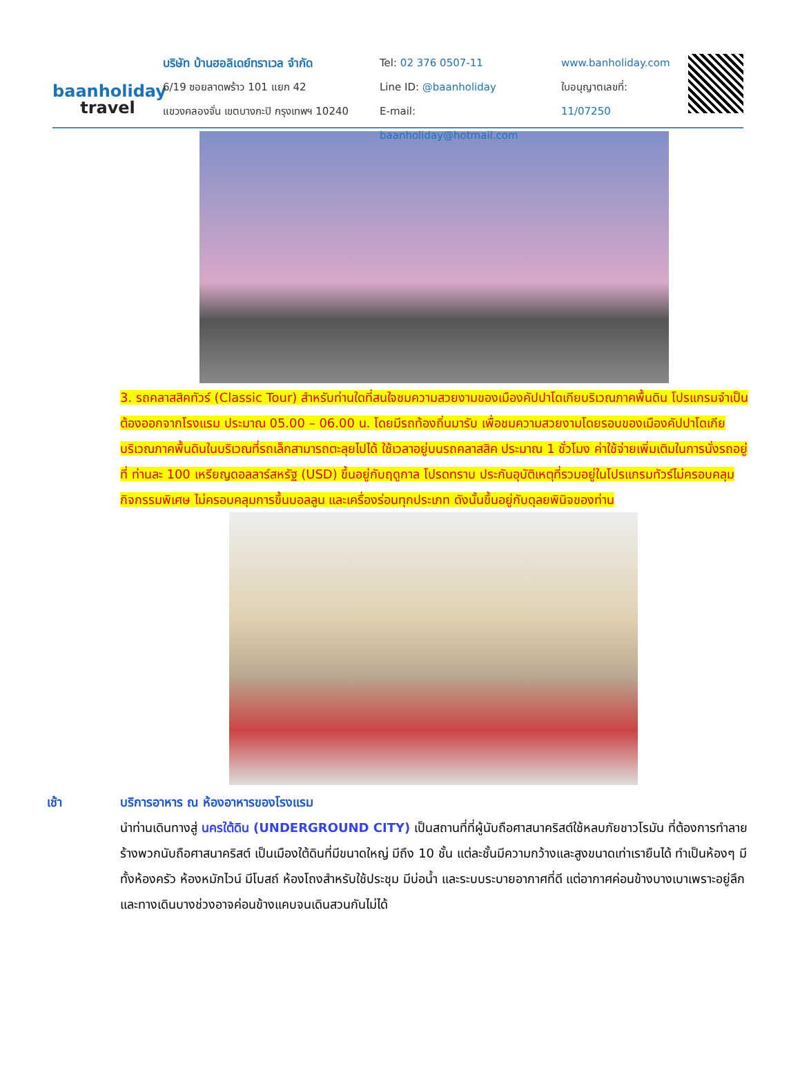baanholiday
travel
บริษัท บ้านฮอลิเดย์ทราเวล จำกัด
6/19 ซอยลาดพร้าว 101 แยก 42
แขวงคลองจั่น เขตบางกะปิ กรุงเทพฯ 10240
Tel: 02 376 0507-11
Line ID: @baanholiday
E-mail: baanholiday@hotmail.com
www.banholiday.com
ใบอนุญาตเลขที่: 11/07250
3. รถคลาสสิคทัวร์ (Classic Tour) สำหรับท่านใดที่สนใจชมความสวยงามของเมืองคัปปาโดเกียบริเวณภาคพื้นดิน โปรแกรมจำเป็นต้องออกจากโรงแรม ประมาณ 05.00 – 06.00 น. โดยมีรถท้องถิ่นมารับ เพื่อชมความสวยงามโดยรอบของเมืองคัปปาโดเกียบริเวณภาคพื้นดินในบริเวณที่รถเล็กสามารถตะลุยไปได้ ใช้เวลาอยู่บนรถคลาสสิค ประมาณ 1 ชั่วโมง ค่าใช้จ่ายเพิ่มเติมในการนั่งรถอยู่ที่ ท่านละ 100 เหรียญดอลลาร์สหรัฐ (USD) ขึ้นอยู่กับฤดูกาล โปรดทราบ ประกันอุบัติเหตุที่รวมอยู่ในโปรแกรมทัวร์ไม่ครอบคลุมกิจกรรมพิเศษ ไม่ครอบคลุมการขึ้นบอลลูน และเครื่องร่อนทุกประเภท ดังนั้นขึ้นอยู่กับดุลยพินิจของท่าน
เช้า บริการอาหาร ณ ห้องอาหารของโรงแรม
นำท่านเดินทางสู่ นครใต้ดิน (UNDERGROUND CITY) เป็นสถานที่ที่ผู้นับถือศาสนาคริสต์ใช้หลบภัยชาวโรมัน ที่ต้องการทำลายร้างพวกนับถือศาสนาคริสต์ เป็นเมืองใต้ดินที่มีขนาดใหญ่ มีถึง 10 ชั้น แต่ละชั้นมีความกว้างและสูงขนาดเท่าเรายืนได้ ทำเป็นห้องๆ มีทั้งห้องครัว ห้องหมักไวน์ มีโบสถ์ ห้องโถงสำหรับใช้ประชุม มีบ่อน้ำ และระบบระบายอากาศที่ดี แต่อากาศค่อนข้างบางเบาเพราะอยู่ลึกและทางเดินบางช่วงอาจค่อนข้างแคบจนเดินสวนกันไม่ได้